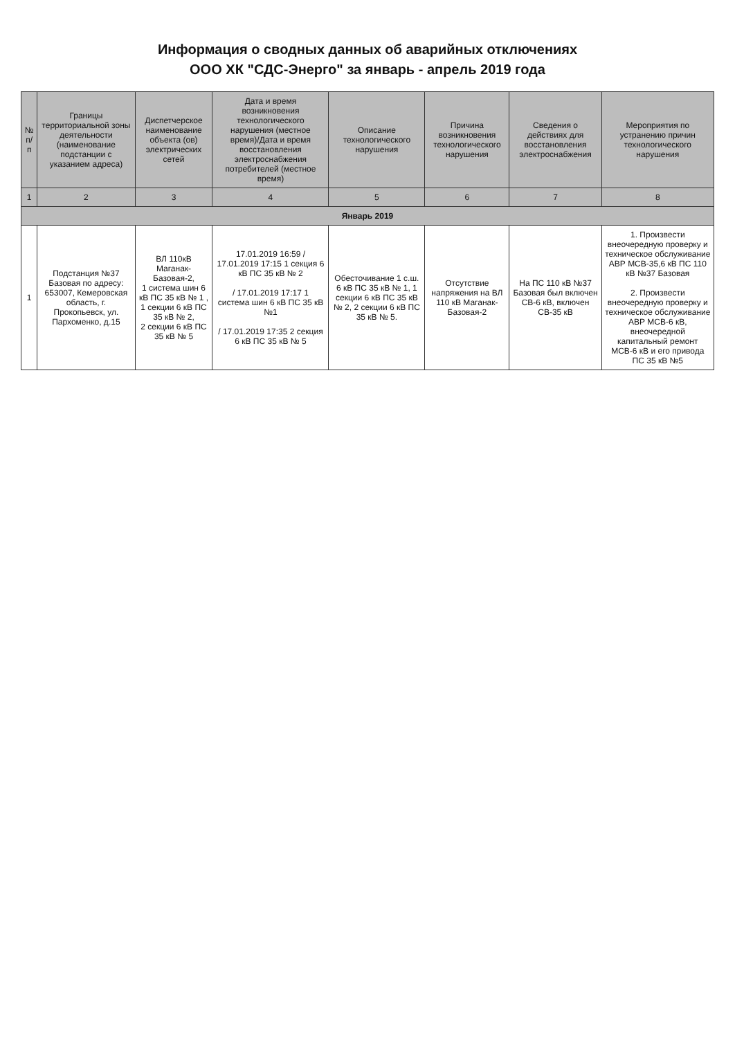Информация о сводных данных об аварийных отключениях
ООО ХК "СДС-Энерго" за январь - апрель 2019 года
| № п/п | Границы территориальной зоны деятельности (наименование подстанции с указанием адреса) | Диспетчерское наименование объекта (ов) электрических сетей | Дата и время возникновения технологического нарушения (местное время)/Дата и время восстановления электроснабжения потребителей (местное время) | Описание технологического нарушения | Причина возникновения технологического нарушения | Сведения о действиях для восстановления электроснабжения | Мероприятия по устранению причин технологического нарушения |
| --- | --- | --- | --- | --- | --- | --- | --- |
| 1 | 2 | 3 | 4 | 5 | 6 | 7 | 8 |
| Январь 2019 | | | | | | | |
| 1 | Подстанция №37 Базовая по адресу: 653007, Кемеровская область, г. Прокопьевск, ул. Пархоменко, д.15 | ВЛ 110кВ Маганак-Базовая-2, 1 система шин 6 кВ ПС 35 кВ № 1 , 1 секции 6 кВ ПС 35 кВ № 2, 2 секции 6 кВ ПС 35 кВ № 5 | 17.01.2019 16:59 / 17.01.2019 17:15 1 секция 6 кВ ПС 35 кВ № 2 / 17.01.2019 17:17 1 система шин 6 кВ ПС 35 кВ №1 / 17.01.2019 17:35 2 секция 6 кВ ПС 35 кВ № 5 | Обесточивание 1 с.ш. 6 кВ ПС 35 кВ № 1, 1 секции 6 кВ ПС 35 кВ № 2, 2 секции 6 кВ ПС 35 кВ № 5. | Отсутствие напряжения на ВЛ 110 кВ Маганак-Базовая-2 | На ПС 110 кВ №37 Базовая был включен СВ-6 кВ, включен СВ-35 кВ | 1. Произвести внеочередную проверку и техническое обслуживание АВР МСВ-35,6 кВ ПС 110 кВ №37 Базовая 2. Произвести внеочередную проверку и техническое обслуживание АВР МСВ-6 кВ, внеочередной капитальный ремонт МСВ-6 кВ и его привода ПС 35 кВ №5 |